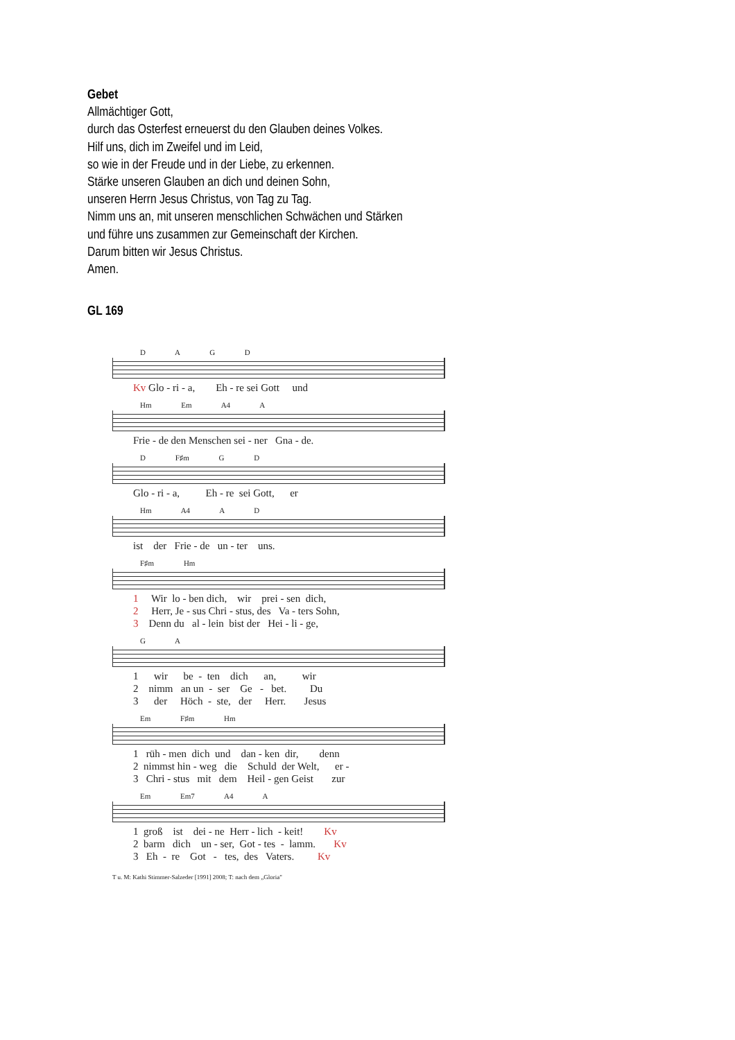Gebet
Allmächtiger Gott,
durch das Osterfest erneuerst du den Glauben deines Volkes.
Hilf uns, dich im Zweifel und im Leid,
so wie in der Freude und in der Liebe, zu erkennen.
Stärke unseren Glauben an dich und deinen Sohn,
unseren Herrn Jesus Christus, von Tag zu Tag.
Nimm uns an, mit unseren menschlichen Schwächen und Stärken
und führe uns zusammen zur Gemeinschaft der Kirchen.
Darum bitten wir Jesus Christus.
Amen.
GL 169
D A G D
Kv Glo - ri - a, Eh - re sei Gott und
Hm Em A4 A
Frie - de den Menschen sei - ner Gna - de.
D F♯m G D
Glo - ri - a, Eh - re sei Gott, er
Hm A4 A D
ist der Frie - de un - ter uns.
F♯m Hm
1 Wir lo - ben dich, wir prei - sen dich, 2 Herr, Je - sus Chri - stus, des Va - ters Sohn, 3 Denn du al - lein bist der Hei - li - ge,
G A
1 wir be - ten dich an, wir 2 nimm an un - ser Ge - bet. Du 3 der Höch - ste, der Herr. Jesus
Em F♯m Hm
1 rüh - men dich und dan - ken dir, denn 2 nimmst hin - weg die Schuld der Welt, er - 3 Chri - stus mit dem Heil - gen Geist zur
Em Em7 A4 A
1 groß ist dei - ne Herr - lich - keit! Kv 2 barm dich un - ser, Got - tes - lamm. Kv 3 Eh - re Got - tes, des Vaters. Kv
T u. M: Kathi Stimmer-Salzeder [1991] 2008; T: nach dem „Gloria"